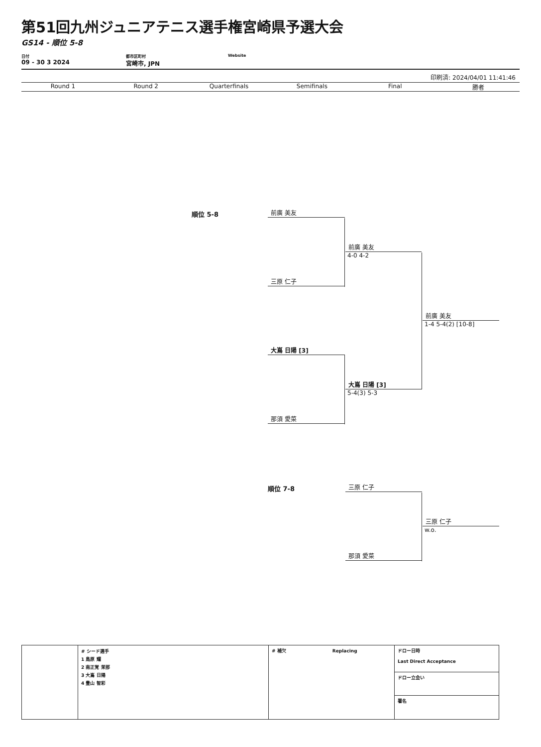第51回九州ジュニアテニス選手権宮崎県予選大会
GS14 - 順位 5-8
日付
09 - 30 3 2024
都市区町村
宮崎市, JPN
Website
印刷済: 2024/04/01 11:41:46
Round 1 Round 2 Quarterfinals Semifinals Final 勝者
順位 5-8
前廣 美友
前廣 美友
4-0 4-2
三原 仁子
前廣 美友
1-4 5-4(2) [10-8]
大嶌 日陽 [3]
大嶌 日陽 [3]
5-4(3) 5-3
那須 愛菜
順位 7-8
三原 仁子
三原 仁子
w.o.
那須 愛菜
| | # シード選手 1 鳥原 耀 2 南正覚 茉那 3 大嶌 日陽 4 豊山 智彩 | # 補欠 Replacing | ドロー日時 Last Direct Acceptance |
| | | | ドロー立会い |
| | | | 署名 |